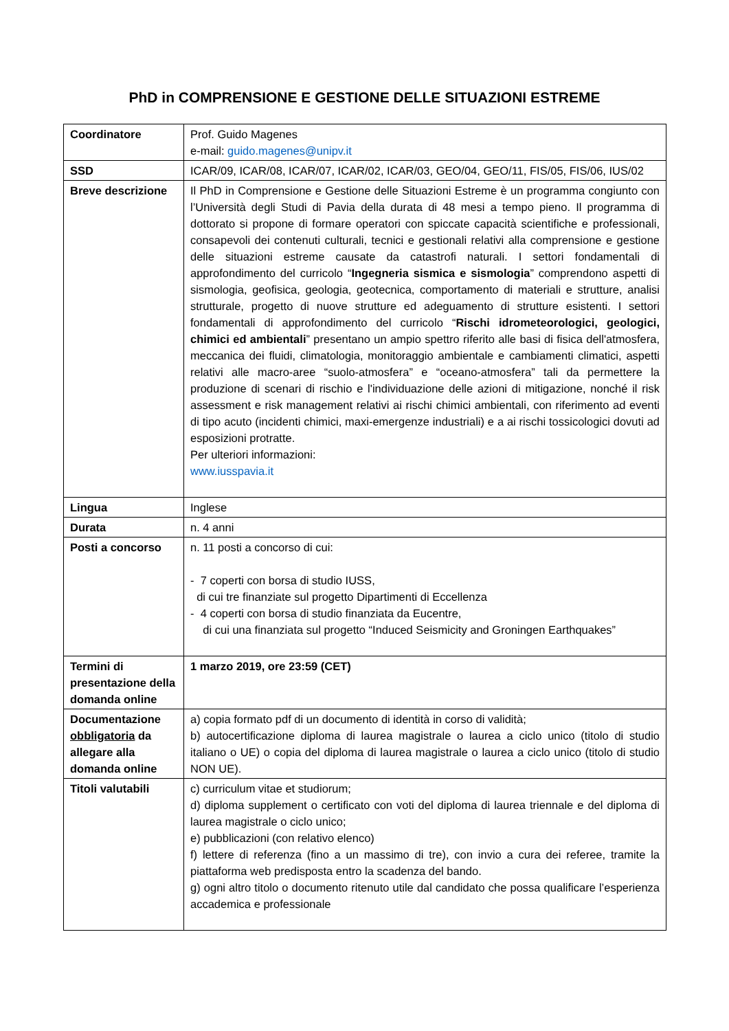PhD in COMPRENSIONE E GESTIONE DELLE SITUAZIONI ESTREME
| Coordinatore | Prof. Guido Magenes e-mail: guido.magenes@unipv.it |
| SSD | ICAR/09, ICAR/08, ICAR/07, ICAR/02, ICAR/03, GEO/04, GEO/11, FIS/05, FIS/06, IUS/02 |
| Breve descrizione | Il PhD in Comprensione e Gestione delle Situazioni Estreme è un programma congiunto con l’Università degli Studi di Pavia della durata di 48 mesi a tempo pieno. Il programma di dottorato si propone di formare operatori con spiccate capacità scientifiche e professionali, consapevoli dei contenuti culturali, tecnici e gestionali relativi alla comprensione e gestione delle situazioni estreme causate da catastrofi naturali. I settori fondamentali di approfondimento del curricolo “ Ingegneria sismica e sismologia ” comprendono aspetti di sismologia, geofisica, geologia, geotecnica, comportamento di materiali e strutture, analisi strutturale, progetto di nuove strutture ed adeguamento di strutture esistenti. I settori fondamentali di approfondimento del curricolo “ Rischi idrometeorologici, geologici, chimici ed ambientali ” presentano un ampio spettro riferito alle basi di fisica dell'atmosfera, meccanica dei fluidi, climatologia, monitoraggio ambientale e cambiamenti climatici, aspetti relativi alle macro-aree “suolo-atmosfera” e “oceano-atmosfera” tali da permettere la produzione di scenari di rischio e l'individuazione delle azioni di mitigazione, nonché il risk assessment e risk management relativi ai rischi chimici ambientali, con riferimento ad eventi di tipo acuto (incidenti chimici, maxi-emergenze industriali) e a ai rischi tossicologici dovuti ad esposizioni protratte. Per ulteriori informazioni: www.iusspavia.it |
| Lingua | Inglese |
| Durata | n. 4 anni |
| Posti a concorso | n. 11 posti a concorso di cui: - 7 coperti con borsa di studio IUSS, di cui tre finanziate sul progetto Dipartimenti di Eccellenza - 4 coperti con borsa di studio finanziata da Eucentre, di cui una finanziata sul progetto “Induced Seismicity and Groningen Earthquakes” |
| Termini di presentazione della domanda online | 1 marzo 2019, ore 23:59 (CET) |
| Documentazione obbligatoria da allegare alla domanda online | a) copia formato pdf di un documento di identità in corso di validità; b) autocertificazione diploma di laurea magistrale o laurea a ciclo unico (titolo di studio italiano o UE) o copia del diploma di laurea magistrale o laurea a ciclo unico (titolo di studio NON UE). |
| Titoli valutabili | c) curriculum vitae et studiorum; d) diploma supplement o certificato con voti del diploma di laurea triennale e del diploma di laurea magistrale o ciclo unico; e) pubblicazioni (con relativo elenco) f) lettere di referenza (fino a un massimo di tre), con invio a cura dei referee, tramite la piattaforma web predisposta entro la scadenza del bando. g) ogni altro titolo o documento ritenuto utile dal candidato che possa qualificare l’esperienza accademica e professionale |